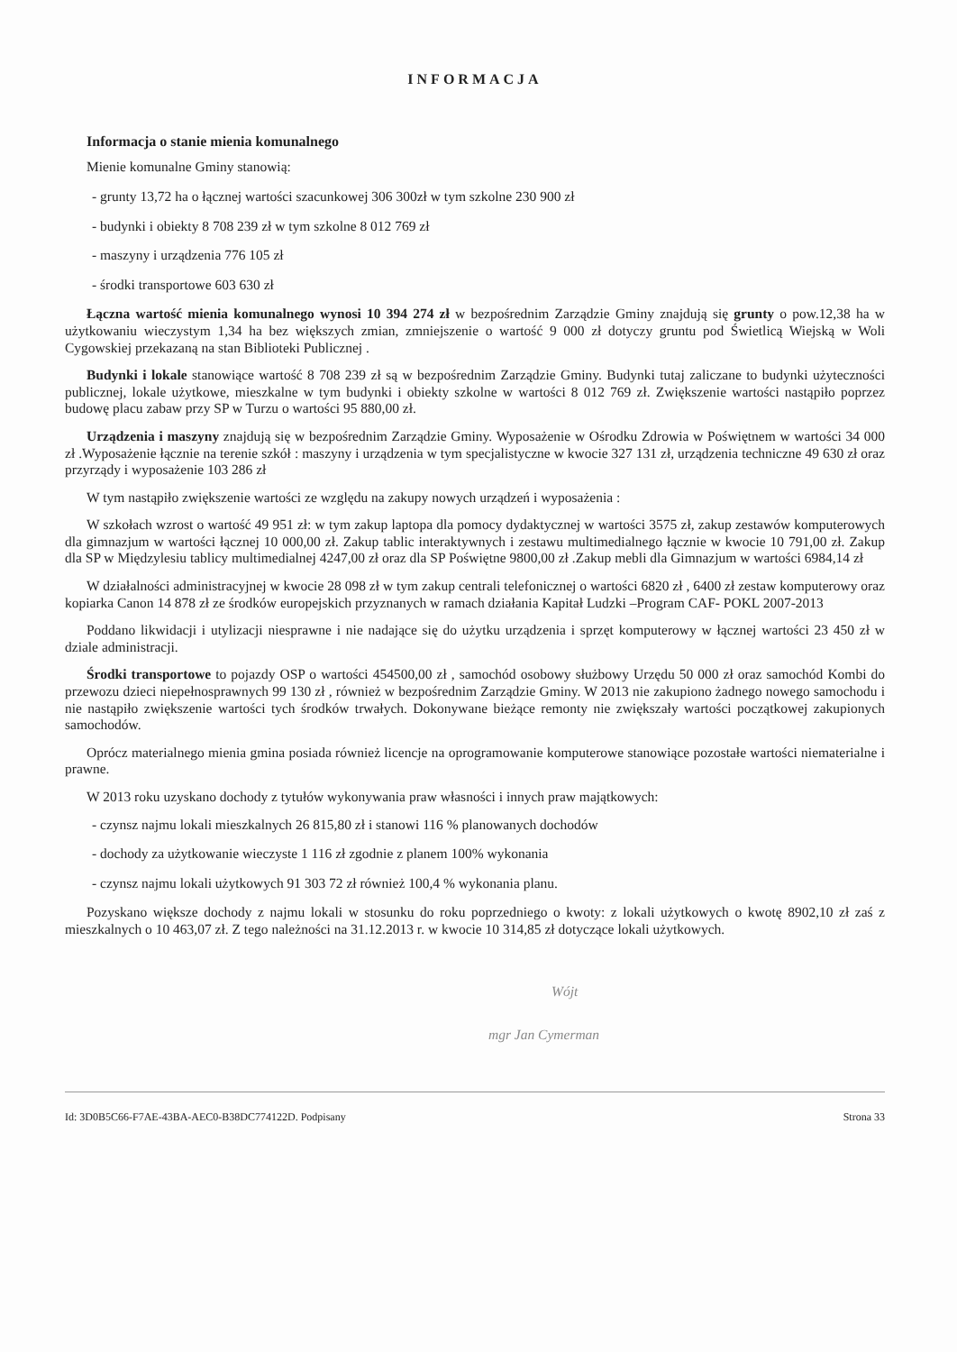INFORMACJA
Informacja o stanie mienia komunalnego
Mienie komunalne Gminy stanowią:
- grunty 13,72 ha o łącznej wartości szacunkowej 306 300zł w tym szkolne 230 900 zł
- budynki i obiekty 8 708 239 zł w tym szkolne 8 012 769 zł
- maszyny i urządzenia 776 105 zł
- środki transportowe 603 630 zł
Łączna wartość mienia komunalnego wynosi 10 394 274 zł w bezpośrednim Zarządzie Gminy znajdują się grunty o pow.12,38 ha w użytkowaniu wieczystym 1,34 ha bez większych zmian, zmniejszenie o wartość 9 000 zł dotyczy gruntu pod Świetlicą Wiejską w Woli Cygowskiej przekazaną na stan Biblioteki Publicznej .
Budynki i lokale stanowiące wartość 8 708 239 zł są w bezpośrednim Zarządzie Gminy. Budynki tutaj zaliczane to budynki użyteczności publicznej, lokale użytkowe, mieszkalne w tym budynki i obiekty szkolne w wartości 8 012 769 zł. Zwiększenie wartości nastąpiło poprzez budowę placu zabaw przy SP w Turzu o wartości 95 880,00 zł.
Urządzenia i maszyny znajdują się w bezpośrednim Zarządzie Gminy. Wyposażenie w Ośrodku Zdrowia w Poświętnem w wartości 34 000 zł .Wyposażenie łącznie na terenie szkół : maszyny i urządzenia w tym specjalistyczne w kwocie 327 131 zł, urządzenia techniczne 49 630 zł oraz przyrządy i wyposażenie 103 286 zł
W tym nastąpiło zwiększenie wartości ze względu na zakupy nowych urządzeń i wyposażenia :
W szkołach wzrost o wartość 49 951 zł: w tym zakup laptopa dla pomocy dydaktycznej w wartości 3575 zł, zakup zestawów komputerowych dla gimnazjum w wartości łącznej 10 000,00 zł. Zakup tablic interaktywnych i zestawu multimedialnego łącznie w kwocie 10 791,00 zł. Zakup dla SP w Międzylesiu tablicy multimedialnej 4247,00 zł oraz dla SP Poświętne 9800,00 zł .Zakup mebli dla Gimnazjum w wartości 6984,14 zł
W działalności administracyjnej w kwocie 28 098 zł w tym zakup centrali telefonicznej o wartości 6820 zł , 6400 zł zestaw komputerowy oraz kopiarka Canon 14 878 zł ze środków europejskich przyznanych w ramach działania Kapitał Ludzki –Program CAF- POKL 2007-2013
Poddano likwidacji i utylizacji niesprawne i nie nadające się do użytku urządzenia i sprzęt komputerowy w łącznej wartości 23 450 zł w dziale administracji.
Środki transportowe to pojazdy OSP o wartości 454500,00 zł , samochód osobowy służbowy Urzędu 50 000 zł oraz samochód Kombi do przewozu dzieci niepełnosprawnych 99 130 zł , również w bezpośrednim Zarządzie Gminy. W 2013 nie zakupiono żadnego nowego samochodu i nie nastąpiło zwiększenie wartości tych środków trwałych. Dokonywane bieżące remonty nie zwiększały wartości początkowej zakupionych samochodów.
Oprócz materialnego mienia gmina posiada również licencje na oprogramowanie komputerowe stanowiące pozostałe wartości niematerialne i prawne.
W 2013 roku uzyskano dochody z tytułów wykonywania praw własności i innych praw majątkowych:
- czynsz najmu lokali mieszkalnych 26 815,80 zł i stanowi 116 % planowanych dochodów
- dochody za użytkowanie wieczyste 1 116 zł zgodnie z planem 100% wykonania
- czynsz najmu lokali użytkowych 91 303 72 zł również 100,4 % wykonania planu.
Pozyskano większe dochody z najmu lokali w stosunku do roku poprzedniego o kwoty: z lokali użytkowych o kwotę 8902,10 zł zaś z mieszkalnych o 10 463,07 zł. Z tego należności na 31.12.2013 r. w kwocie 10 314,85 zł dotyczące lokali użytkowych.
Wójt
mgr Jan Cymerman
Id: 3D0B5C66-F7AE-43BA-AEC0-B38DC774122D. Podpisany Strona 33